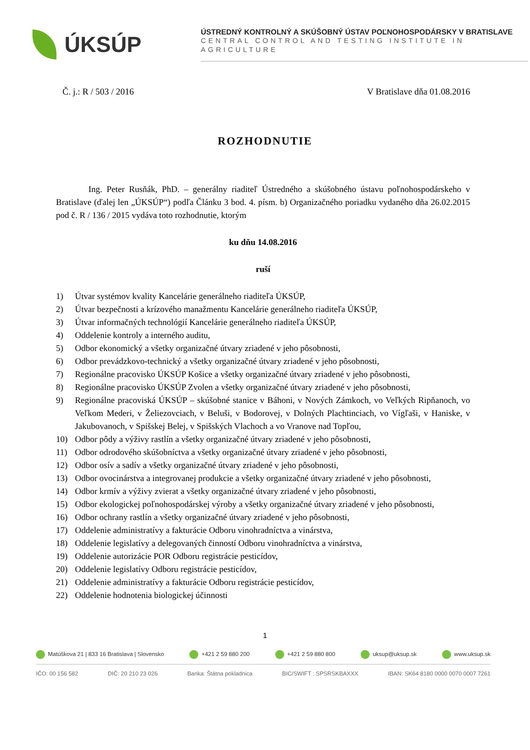ÚKSÚP
ÚSTREDNÝ KONTROLNÝ A SKÚŠOBNÝ ÚSTAV POĽNOHOSPODÁRSKY V BRATISLAVE
CENTRAL CONTROL AND TESTING INSTITUTE IN AGRICULTURE
Č. j.: R / 503 / 2016 V Bratislave dňa 01.08.2016
ROZHODNUTIE
Ing. Peter Rusňák, PhD. – generálny riaditeľ Ústredného a skúšobného ústavu poľnohospodárskeho v Bratislave (ďalej len „ÚKSÚP“) podľa Článku 3 bod. 4. písm. b) Organizačného poriadku vydaného dňa 26.02.2015 pod č. R / 136 / 2015 vydáva toto rozhodnutie, ktorým
ku dňu 14.08.2016
ruší
1) Útvar systémov kvality Kancelárie generálneho riaditeľa ÚKSÚP,
2) Útvar bezpečnosti a krízového manažmentu Kancelárie generálneho riaditeľa ÚKSÚP,
3) Útvar informačných technológií Kancelárie generálneho riaditeľa ÚKSÚP,
4) Oddelenie kontroly a interného auditu,
5) Odbor ekonomický a všetky organizačné útvary zriadené v jeho pôsobnosti,
6) Odbor prevádzkovo-technický a všetky organizačné útvary zriadené v jeho pôsobnosti,
7) Regionálne pracovisko ÚKSÚP Košice a všetky organizačné útvary zriadené v jeho pôsobnosti,
8) Regionálne pracovisko ÚKSÚP Zvolen a všetky organizačné útvary zriadené v jeho pôsobnosti,
9) Regionálne pracoviská ÚKSÚP – skúšobné stanice v Báhoni, v Nových Zámkoch, vo Veľkých Ripňanoch, vo Veľkom Mederi, v Želiezovciach, v Beluši, v Bodorovej, v Dolných Plachtinciach, vo Vígľaši, v Haniske, v Jakubovanoch, v Spišskej Belej, v Spišských Vlachoch a vo Vranove nad Topľou,
10) Odbor pôdy a výživy rastlín a všetky organizačné útvary zriadené v jeho pôsobnosti,
11) Odbor odrodového skúšobníctva a všetky organizačné útvary zriadené v jeho pôsobnosti,
12) Odbor osív a sadív a všetky organizačné útvary zriadené v jeho pôsobnosti,
13) Odbor ovocinárstva a integrovanej produkcie a všetky organizačné útvary zriadené v jeho pôsobnosti,
14) Odbor krmív a výživy zvierat a všetky organizačné útvary zriadené v jeho pôsobnosti,
15) Odbor ekologickej poľnohospodárskej výroby a všetky organizačné útvary zriadené v jeho pôsobnosti,
16) Odbor ochrany rastlín a všetky organizačné útvary zriadené v jeho pôsobnosti,
17) Oddelenie administratívy a fakturácie Odboru vinohradníctva a vinárstva,
18) Oddelenie legislatívy a delegovaných činností Odboru vinohradníctva a vinárstva,
19) Oddelenie autorizácie POR Odboru registrácie pesticídov,
20) Oddelenie legislatívy Odboru registrácie pesticídov,
21) Oddelenie administratívy a fakturácie Odboru registrácie pesticídov,
22) Oddelenie hodnotenia biologickej účinnosti
1
Matúškova 21 | 833 16 Bratislava | Slovensko +421 2 59 880 200 +421 2 59 880 800 uksup@uksup.sk www.uksup.sk
IČO: 00 156 582 DIČ: 20 210 23 026 Banka: Štátna pokladnica BIC/SWIFT : SPSRSKBAXXX IBAN: SK64 8180 0000 0070 0007 7261